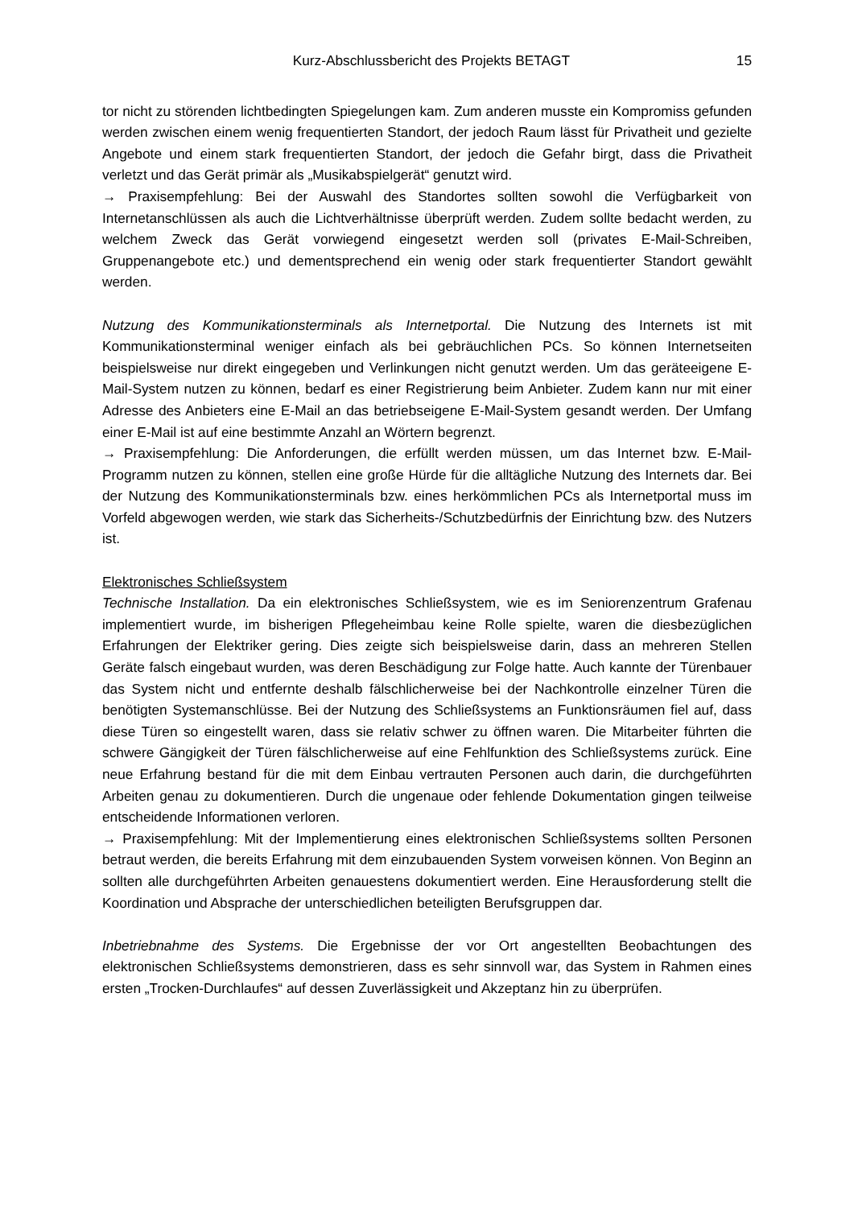Kurz-Abschlussbericht des Projekts BETAGT 15
tor nicht zu störenden lichtbedingten Spiegelungen kam. Zum anderen musste ein Kompromiss gefunden werden zwischen einem wenig frequentierten Standort, der jedoch Raum lässt für Privatheit und gezielte Angebote und einem stark frequentierten Standort, der jedoch die Gefahr birgt, dass die Privatheit verletzt und das Gerät primär als „Musikabspielgerät“ genutzt wird.
→ Praxisempfehlung: Bei der Auswahl des Standortes sollten sowohl die Verfügbarkeit von Internetanschlüssen als auch die Lichtverhältnisse überprüft werden. Zudem sollte bedacht werden, zu welchem Zweck das Gerät vorwiegend eingesetzt werden soll (privates E-Mail-Schreiben, Gruppenangebote etc.) und dementsprechend ein wenig oder stark frequentierter Standort gewählt werden.
Nutzung des Kommunikationsterminals als Internetportal. Die Nutzung des Internets ist mit Kommunikationsterminal weniger einfach als bei gebräuchlichen PCs. So können Internetseiten beispielsweise nur direkt eingegeben und Verlinkungen nicht genutzt werden. Um das geräteeigene E-Mail-System nutzen zu können, bedarf es einer Registrierung beim Anbieter. Zudem kann nur mit einer Adresse des Anbieters eine E-Mail an das betriebseigene E-Mail-System gesandt werden. Der Umfang einer E-Mail ist auf eine bestimmte Anzahl an Wörtern begrenzt.
→ Praxisempfehlung: Die Anforderungen, die erfüllt werden müssen, um das Internet bzw. E-Mail-Programm nutzen zu können, stellen eine große Hürde für die alltägliche Nutzung des Internets dar. Bei der Nutzung des Kommunikationsterminals bzw. eines herkömmlichen PCs als Internetportal muss im Vorfeld abgewogen werden, wie stark das Sicherheits-/Schutzbedürfnis der Einrichtung bzw. des Nutzers ist.
Elektronisches Schließsystem
Technische Installation. Da ein elektronisches Schließsystem, wie es im Seniorenzentrum Grafenau implementiert wurde, im bisherigen Pflegeheimbau keine Rolle spielte, waren die diesbezüglichen Erfahrungen der Elektriker gering. Dies zeigte sich beispielsweise darin, dass an mehreren Stellen Geräte falsch eingebaut wurden, was deren Beschädigung zur Folge hatte. Auch kannte der Türenbauer das System nicht und entfernte deshalb fälschlicherweise bei der Nachkontrolle einzelner Türen die benötigten Systemanschlüsse. Bei der Nutzung des Schließsystems an Funktionsräumen fiel auf, dass diese Türen so eingestellt waren, dass sie relativ schwer zu öffnen waren. Die Mitarbeiter führten die schwere Gängigkeit der Türen fälschlicherweise auf eine Fehlfunktion des Schließsystems zurück. Eine neue Erfahrung bestand für die mit dem Einbau vertrauten Personen auch darin, die durchgeführten Arbeiten genau zu dokumentieren. Durch die ungenaue oder fehlende Dokumentation gingen teilweise entscheidende Informationen verloren.
→ Praxisempfehlung: Mit der Implementierung eines elektronischen Schließsystems sollten Personen betraut werden, die bereits Erfahrung mit dem einzubauenden System vorweisen können. Von Beginn an sollten alle durchgeführten Arbeiten genauestens dokumentiert werden. Eine Herausforderung stellt die Koordination und Absprache der unterschiedlichen beteiligten Berufsgruppen dar.
Inbetriebnahme des Systems. Die Ergebnisse der vor Ort angestellten Beobachtungen des elektronischen Schließsystems demonstrieren, dass es sehr sinnvoll war, das System in Rahmen eines ersten „Trocken-Durchlaufes“ auf dessen Zuverlässigkeit und Akzeptanz hin zu überprüfen.